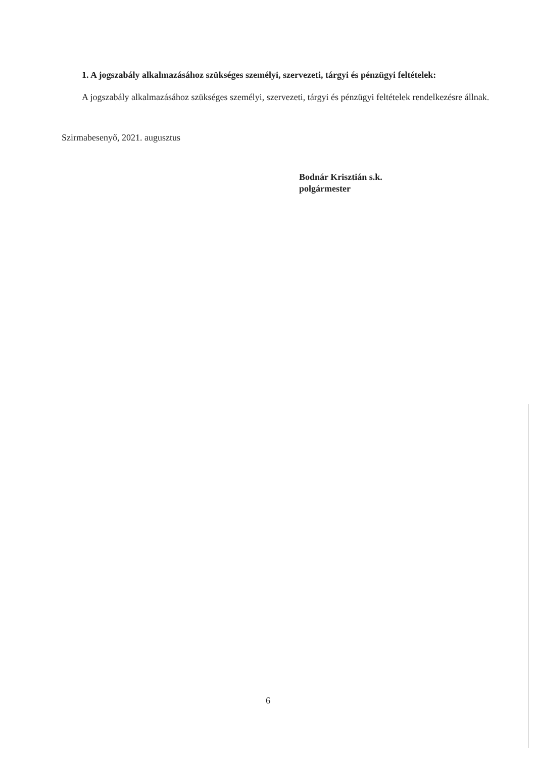1. A jogszabály alkalmazásához szükséges személyi, szervezeti, tárgyi és pénzügyi feltételek:
A jogszabály alkalmazásához szükséges személyi, szervezeti, tárgyi és pénzügyi feltételek rendelkezésre állnak.
Szirmabesenyő, 2021. augusztus
Bodnár Krisztián s.k.
polgármester
6